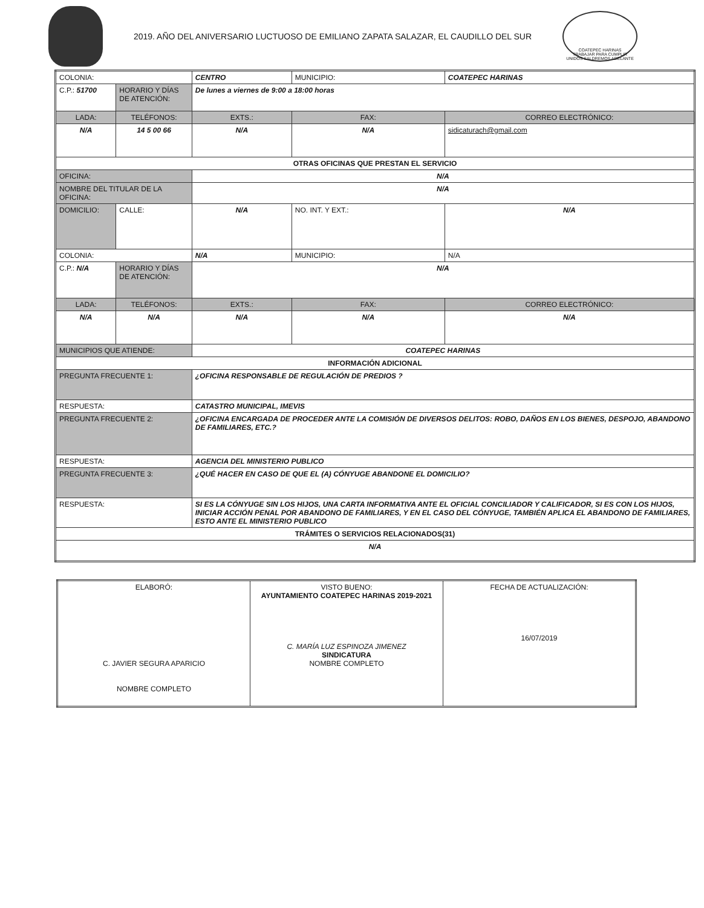2019. AÑO DEL ANIVERSARIO LUCTUOSO DE EMILIANO ZAPATA SALAZAR, EL CAUDILLO DEL SUR
COATEPEC HARINAS
TRABAJAR PARA CUMPLIR
UNIDOS SALDREMOS ADELANTE
| COLONIA: | | CENTRO | | | MUNICIPIO: | COATEPEC HARINAS |
| C.P.: 51700 | HORARIO Y DÍAS DE ATENCIÓN: | | De lunes a viernes de 9:00 a 18:00 horas | | | |
| LADA: | TELÉFONOS: | | EXTS.: | FAX: | | CORREO ELECTRÓNICO: |
| N/A | 14 5 00 66 | | N/A | N/A | | sidicaturach@gmail.com |
| OTRAS OFICINAS QUE PRESTAN EL SERVICIO | | | | | | |
| OFICINA: | | N/A | | | | |
| NOMBRE DEL TITULAR DE LA OFICINA: | | N/A | | | | |
| DOMICILIO: | CALLE: | N/A | | | NO. INT. Y EXT.: | N/A |
| COLONIA: | | N/A | | | MUNICIPIO: | N/A |
| C.P.: N/A | HORARIO Y DÍAS DE ATENCIÓN: | | N/A | | | |
| LADA: | TELÉFONOS: | | EXTS.: | FAX: | | CORREO ELECTRÓNICO: |
| N/A | N/A | | N/A | N/A | | N/A |
| MUNICIPIOS QUE ATIENDE: | | COATEPEC HARINAS | | | | |
| INFORMACIÓN ADICIONAL | | | | | | |
| PREGUNTA FRECUENTE 1: | | ¿OFICINA RESPONSABLE DE REGULACIÓN DE PREDIOS ? | | | | |
| RESPUESTA: | | CATASTRO MUNICIPAL, IMEVIS | | | | |
| PREGUNTA FRECUENTE 2: | | ¿OFICINA ENCARGADA DE PROCEDER ANTE LA COMISIÓN DE DIVERSOS DELITOS: ROBO, DAÑOS EN LOS BIENES, DESPOJO, ABANDONO DE FAMILIARES, ETC.? | | | | |
| RESPUESTA: | | AGENCIA DEL MINISTERIO PUBLICO | | | | |
| PREGUNTA FRECUENTE 3: | | ¿QUÉ HACER EN CASO DE QUE EL (A) CÓNYUGE ABANDONE EL DOMICILIO? | | | | |
| RESPUESTA: | | SI ES LA CÓNYUGE SIN LOS HIJOS, UNA CARTA INFORMATIVA ANTE EL OFICIAL CONCILIADOR Y CALIFICADOR, SI ES CON LOS HIJOS, INICIAR ACCIÓN PENAL POR ABANDONO DE FAMILIARES, Y EN EL CASO DEL CÓNYUGE, TAMBIÉN APLICA EL ABANDONO DE FAMILIARES, ESTO ANTE EL MINISTERIO PUBLICO | | | | |
| TRÁMITES O SERVICIOS RELACIONADOS(31) | | | | | | |
| N/A | | | | | | |
| ELABORÓ: C. JAVIER SEGURA APARICIO NOMBRE COMPLETO | VISTO BUENO: AYUNTAMIENTO COATEPEC HARINAS 2019-2021 C. MARÍA LUZ ESPINOZA JIMENEZ SINDICATURA NOMBRE COMPLETO | FECHA DE ACTUALIZACIÓN: 16/07/2019 |